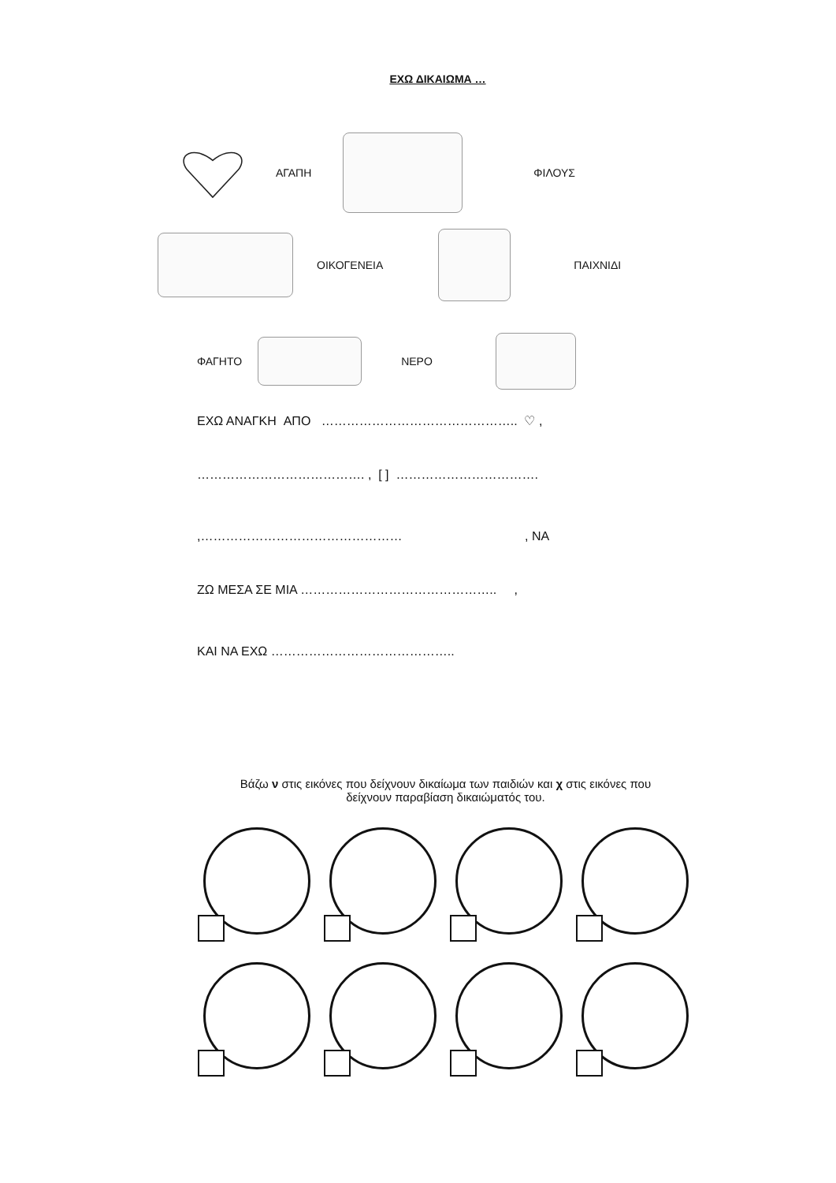ΕΧΩ ΔΙΚΑΙΩΜΑ …
ΑΓΑΠΗ ΦΙΛΟΥΣ
ΟΙΚΟΓΕΝΕΙΑ ΠΑΙΧΝΙΔΙ
ΦΑΓΗΤΟ ΝΕΡΟ
ΕΧΩ ΑΝΑΓΚΗ ΑΠΟ ……………………………………….. ♡ ,
…………………………………. , [ ] …………………………….
,………………………………………… , ΝΑ
ΖΩ ΜΕΣΑ ΣΕ ΜΙΑ ……………………………………….. ,
ΚΑΙ ΝΑ ΕΧΩ ……………………………………..
Βάζω ν στις εικόνες που δείχνουν δικαίωμα των παιδιών και χ στις εικόνες που
δείχνουν παραβίαση δικαιώματός του.